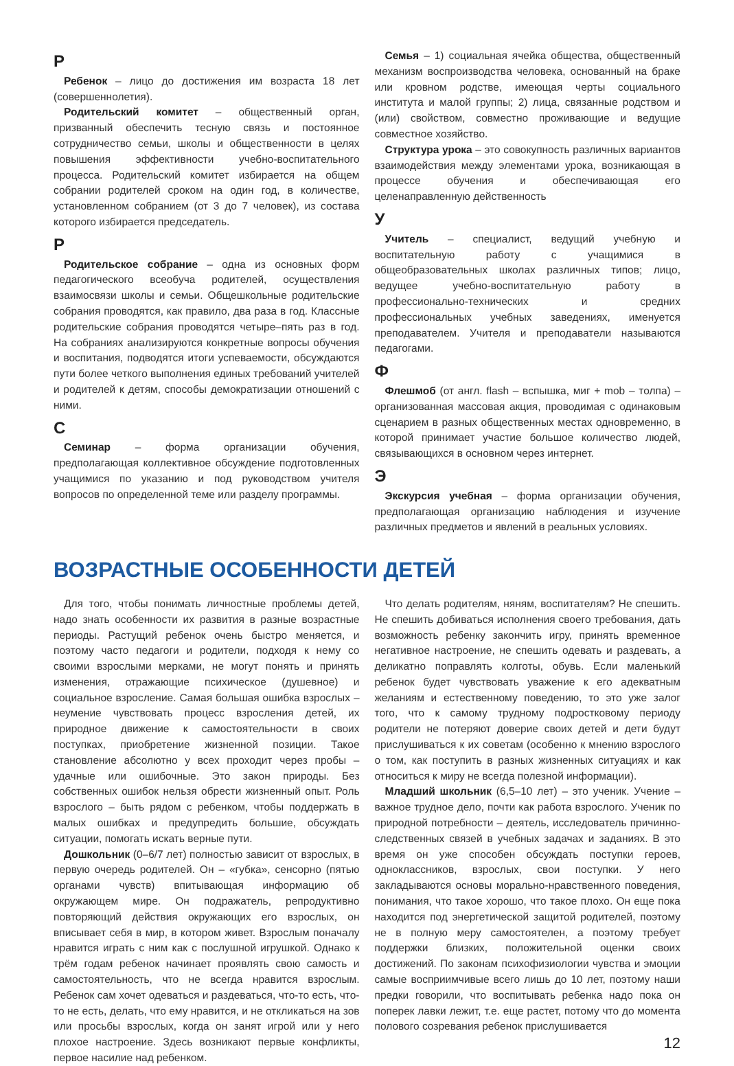Р
Ребенок – лицо до достижения им возраста 18 лет (совершеннолетия).
Родительский комитет – общественный орган, призванный обеспечить тесную связь и постоянное сотрудничество семьи, школы и общественности в целях повышения эффективности учебно-воспитательного процесса. Родительский комитет избирается на общем собрании родителей сроком на один год, в количестве, установленном собранием (от 3 до 7 человек), из состава которого избирается председатель.
Р
Родительское собрание – одна из основных форм педагогического всеобуча родителей, осуществления взаимосвязи школы и семьи. Общешкольные родительские собрания проводятся, как правило, два раза в год. Классные родительские собрания проводятся четыре–пять раз в год. На собраниях анализируются конкретные вопросы обучения и воспитания, подводятся итоги успеваемости, обсуждаются пути более четкого выполнения единых требований учителей и родителей к детям, способы демократизации отношений с ними.
С
Семинар – форма организации обучения, предполагающая коллективное обсуждение подготовленных учащимися по указанию и под руководством учителя вопросов по определенной теме или разделу программы.
Семья – 1) социальная ячейка общества, общественный механизм воспроизводства человека, основанный на браке или кровном родстве, имеющая черты социального института и малой группы; 2) лица, связанные родством и (или) свойством, совместно проживающие и ведущие совместное хозяйство.
Структура урока – это совокупность различных вариантов взаимодействия между элементами урока, возникающая в процессе обучения и обеспечивающая его целенаправленную действенность
У
Учитель – специалист, ведущий учебную и воспитательную работу с учащимися в общеобразовательных школах различных типов; лицо, ведущее учебно-воспитательную работу в профессионально-технических и средних профессиональных учебных заведениях, именуется преподавателем. Учителя и преподаватели называются педагогами.
Ф
Флешмоб (от англ. flash – вспышка, миг + mob – толпа) – организованная массовая акция, проводимая с одинаковым сценарием в разных общественных местах одновременно, в которой принимает участие большое количество людей, связывающихся в основном через интернет.
Э
Экскурсия учебная – форма организации обучения, предполагающая организацию наблюдения и изучение различных предметов и явлений в реальных условиях.
ВОЗРАСТНЫЕ ОСОБЕННОСТИ ДЕТЕЙ
Для того, чтобы понимать личностные проблемы детей, надо знать особенности их развития в разные возрастные периоды. Растущий ребенок очень быстро меняется, и поэтому часто педагоги и родители, подходя к нему со своими взрослыми мерками, не могут понять и принять изменения, отражающие психическое (душевное) и социальное взросление. Самая большая ошибка взрослых – неумение чувствовать процесс взросления детей, их природное движение к самостоятельности в своих поступках, приобретение жизненной позиции. Такое становление абсолютно у всех проходит через пробы – удачные или ошибочные. Это закон природы. Без собственных ошибок нельзя обрести жизненный опыт. Роль взрослого – быть рядом с ребенком, чтобы поддержать в малых ошибках и предупредить большие, обсуждать ситуации, помогать искать верные пути.
Дошкольник (0–6/7 лет) полностью зависит от взрослых, в первую очередь родителей. Он – «губка», сенсорно (пятью органами чувств) впитывающая информацию об окружающем мире. Он подражатель, репродуктивно повторяющий действия окружающих его взрослых, он вписывает себя в мир, в котором живет. Взрослым поначалу нравится играть с ним как с послушной игрушкой. Однако к трём годам ребенок начинает проявлять свою самость и самостоятельность, что не всегда нравится взрослым. Ребенок сам хочет одеваться и раздеваться, что-то есть, что-то не есть, делать, что ему нравится, и не откликаться на зов или просьбы взрослых, когда он занят игрой или у него плохое настроение. Здесь возникают первые конфликты, первое насилие над ребенком.
Что делать родителям, няням, воспитателям? Не спешить. Не спешить добиваться исполнения своего требования, дать возможность ребенку закончить игру, принять временное негативное настроение, не спешить одевать и раздевать, а деликатно поправлять колготы, обувь. Если маленький ребенок будет чувствовать уважение к его адекватным желаниям и естественному поведению, то это уже залог того, что к самому трудному подростковому периоду родители не потеряют доверие своих детей и дети будут прислушиваться к их советам (особенно к мнению взрослого о том, как поступить в разных жизненных ситуациях и как относиться к миру не всегда полезной информации).
Младший школьник (6,5–10 лет) – это ученик. Учение – важное трудное дело, почти как работа взрослого. Ученик по природной потребности – деятель, исследователь причинно-следственных связей в учебных задачах и заданиях. В это время он уже способен обсуждать поступки героев, одноклассников, взрослых, свои поступки. У него закладываются основы морально-нравственного поведения, понимания, что такое хорошо, что такое плохо. Он еще пока находится под энергетической защитой родителей, поэтому не в полную меру самостоятелен, а поэтому требует поддержки близких, положительной оценки своих достижений. По законам психофизиологии чувства и эмоции самые восприимчивые всего лишь до 10 лет, поэтому наши предки говорили, что воспитывать ребенка надо пока он поперек лавки лежит, т.е. еще растет, потому что до момента полового созревания ребенок прислушивается
12